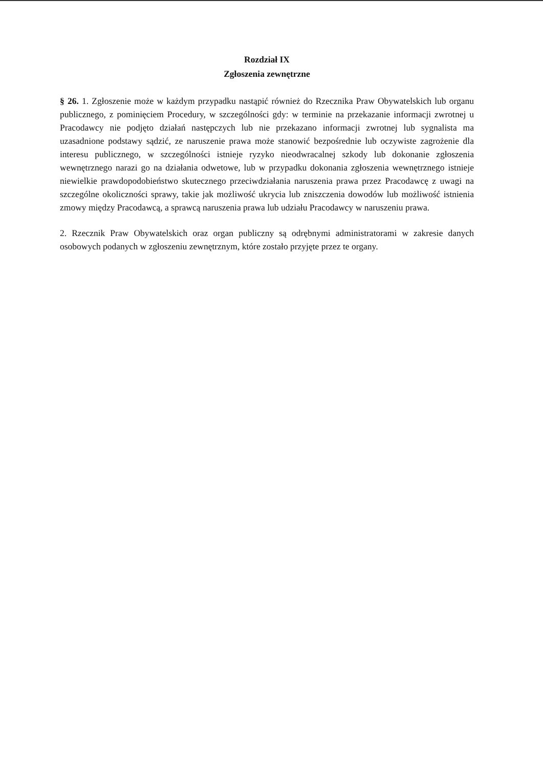Rozdział IX
Zgłoszenia zewnętrzne
§ 26. 1. Zgłoszenie może w każdym przypadku nastąpić również do Rzecznika Praw Obywatelskich lub organu publicznego, z pominięciem Procedury, w szczególności gdy: w terminie na przekazanie informacji zwrotnej u Pracodawcy nie podjęto działań następczych lub nie przekazano informacji zwrotnej lub sygnalista ma uzasadnione podstawy sądzić, ze naruszenie prawa może stanowić bezpośrednie lub oczywiste zagrożenie dla interesu publicznego, w szczególności istnieje ryzyko nieodwracalnej szkody lub dokonanie zgłoszenia wewnętrznego narazi go na działania odwetowe, lub w przypadku dokonania zgłoszenia wewnętrznego istnieje niewielkie prawdopodobieństwo skutecznego przeciwdziałania naruszenia prawa przez Pracodawcę z uwagi na szczególne okoliczności sprawy, takie jak możliwość ukrycia lub zniszczenia dowodów lub możliwość istnienia zmowy między Pracodawcą, a sprawcą naruszenia prawa lub udziału Pracodawcy w naruszeniu prawa.
2. Rzecznik Praw Obywatelskich oraz organ publiczny są odrębnymi administratorami w zakresie danych osobowych podanych w zgłoszeniu zewnętrznym, które zostało przyjęte przez te organy.